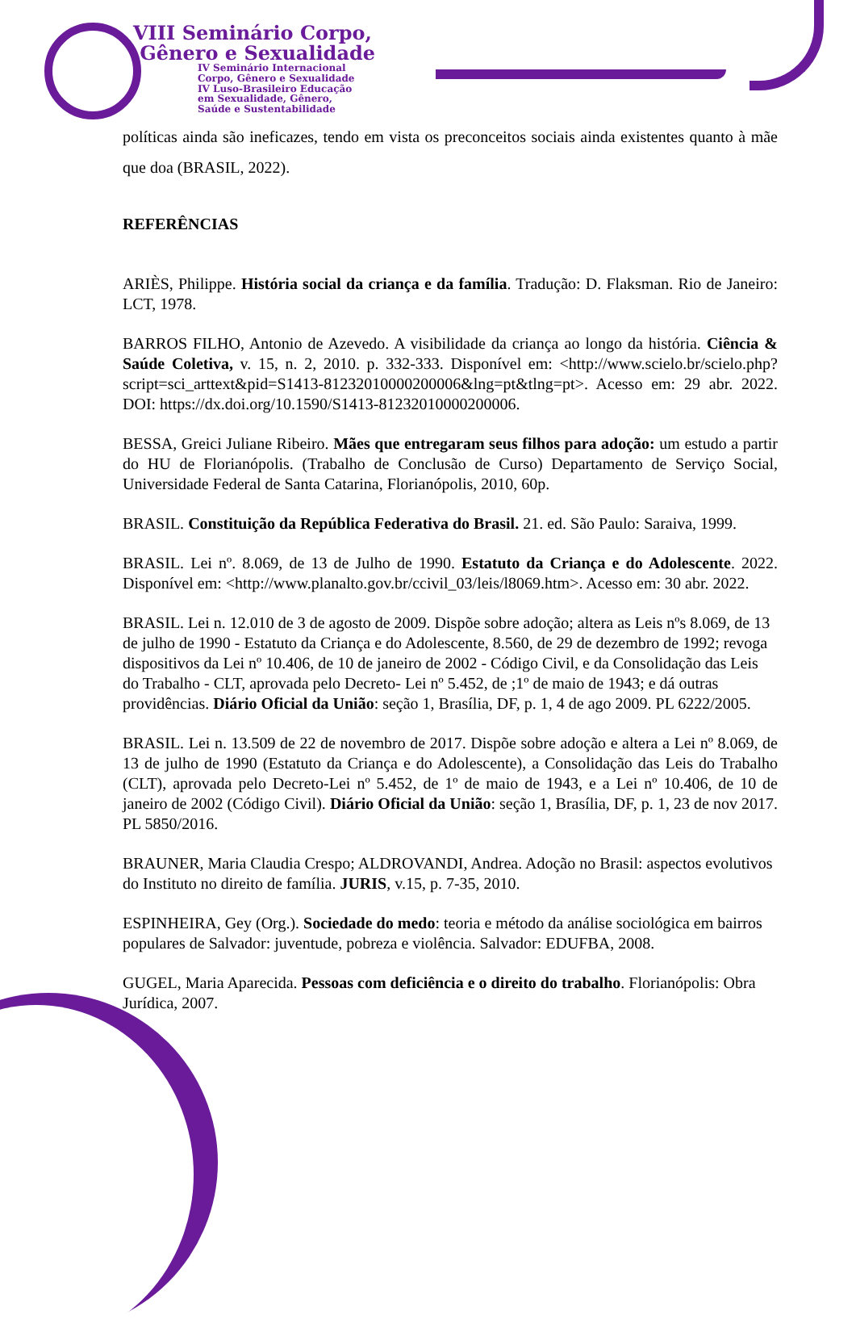VIII Seminário Corpo,
Gênero e Sexualidade
IV Seminário Internacional
Corpo, Gênero e Sexualidade
IV Luso-Brasileiro Educação
em Sexualidade, Gênero,
Saúde e Sustentabilidade
políticas ainda são ineficazes, tendo em vista os preconceitos sociais ainda existentes quanto à mãe que doa (BRASIL, 2022).
REFERÊNCIAS
ARIÈS, Philippe. História social da criança e da família. Tradução: D. Flaksman. Rio de Janeiro: LCT, 1978.
BARROS FILHO, Antonio de Azevedo. A visibilidade da criança ao longo da história. Ciência & Saúde Coletiva, v. 15, n. 2, 2010. p. 332-333. Disponível em: <http://www.scielo.br/scielo.php?script=sci_arttext&pid=S1413-81232010000200006&lng=pt&tlng=pt>. Acesso em: 29 abr. 2022. DOI: https://dx.doi.org/10.1590/S1413-81232010000200006.
BESSA, Greici Juliane Ribeiro. Mães que entregaram seus filhos para adoção: um estudo a partir do HU de Florianópolis. (Trabalho de Conclusão de Curso) Departamento de Serviço Social, Universidade Federal de Santa Catarina, Florianópolis, 2010, 60p.
BRASIL. Constituição da República Federativa do Brasil. 21. ed. São Paulo: Saraiva, 1999.
BRASIL. Lei nº. 8.069, de 13 de Julho de 1990. Estatuto da Criança e do Adolescente. 2022. Disponível em: <http://www.planalto.gov.br/ccivil_03/leis/l8069.htm>. Acesso em: 30 abr. 2022.
BRASIL. Lei n. 12.010 de 3 de agosto de 2009. Dispõe sobre adoção; altera as Leis nºs 8.069, de 13 de julho de 1990 - Estatuto da Criança e do Adolescente, 8.560, de 29 de dezembro de 1992; revoga dispositivos da Lei nº 10.406, de 10 de janeiro de 2002 - Código Civil, e da Consolidação das Leis do Trabalho - CLT, aprovada pelo Decreto- Lei nº 5.452, de ;1º de maio de 1943; e dá outras providências. Diário Oficial da União: seção 1, Brasília, DF, p. 1, 4 de ago 2009. PL 6222/2005.
BRASIL. Lei n. 13.509 de 22 de novembro de 2017. Dispõe sobre adoção e altera a Lei nº 8.069, de 13 de julho de 1990 (Estatuto da Criança e do Adolescente), a Consolidação das Leis do Trabalho (CLT), aprovada pelo Decreto-Lei nº 5.452, de 1º de maio de 1943, e a Lei nº 10.406, de 10 de janeiro de 2002 (Código Civil). Diário Oficial da União: seção 1, Brasília, DF, p. 1, 23 de nov 2017. PL 5850/2016.
BRAUNER, Maria Claudia Crespo; ALDROVANDI, Andrea. Adoção no Brasil: aspectos evolutivos do Instituto no direito de família. JURIS, v.15, p. 7-35, 2010.
ESPINHEIRA, Gey (Org.). Sociedade do medo: teoria e método da análise sociológica em bairros populares de Salvador: juventude, pobreza e violência. Salvador: EDUFBA, 2008.
GUGEL, Maria Aparecida. Pessoas com deficiência e o direito do trabalho. Florianópolis: Obra Jurídica, 2007.